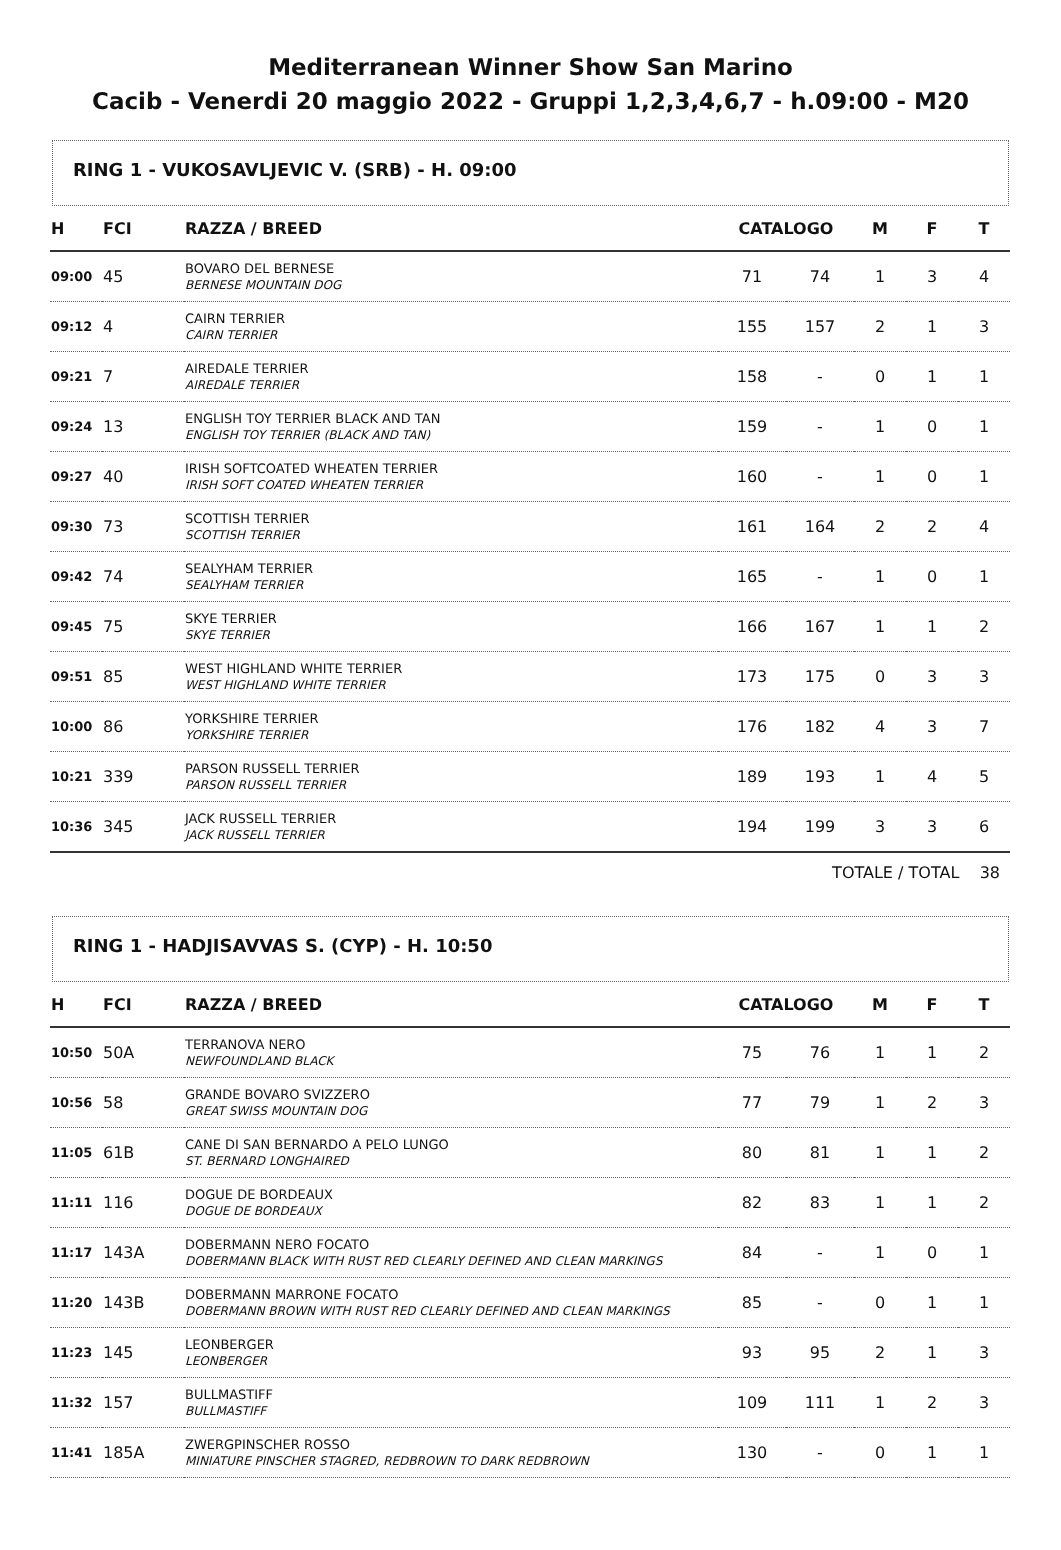Mediterranean Winner Show San Marino
Cacib - Venerdi 20 maggio 2022 - Gruppi 1,2,3,4,6,7 - h.09:00 - M20
RING 1 - VUKOSAVLJEVIC V. (SRB) - H. 09:00
| H | FCI | RAZZA / BREED | CATALOGO | | M | F | T |
| --- | --- | --- | --- | --- | --- | --- | --- |
| 09:00 | 45 | BOVARO DEL BERNESE BERNESE MOUNTAIN DOG | 71 | 74 | 1 | 3 | 4 |
| 09:12 | 4 | CAIRN TERRIER CAIRN TERRIER | 155 | 157 | 2 | 1 | 3 |
| 09:21 | 7 | AIREDALE TERRIER AIREDALE TERRIER | 158 | - | 0 | 1 | 1 |
| 09:24 | 13 | ENGLISH TOY TERRIER BLACK AND TAN ENGLISH TOY TERRIER (BLACK AND TAN) | 159 | - | 1 | 0 | 1 |
| 09:27 | 40 | IRISH SOFTCOATED WHEATEN TERRIER IRISH SOFT COATED WHEATEN TERRIER | 160 | - | 1 | 0 | 1 |
| 09:30 | 73 | SCOTTISH TERRIER SCOTTISH TERRIER | 161 | 164 | 2 | 2 | 4 |
| 09:42 | 74 | SEALYHAM TERRIER SEALYHAM TERRIER | 165 | - | 1 | 0 | 1 |
| 09:45 | 75 | SKYE TERRIER SKYE TERRIER | 166 | 167 | 1 | 1 | 2 |
| 09:51 | 85 | WEST HIGHLAND WHITE TERRIER WEST HIGHLAND WHITE TERRIER | 173 | 175 | 0 | 3 | 3 |
| 10:00 | 86 | YORKSHIRE TERRIER YORKSHIRE TERRIER | 176 | 182 | 4 | 3 | 7 |
| 10:21 | 339 | PARSON RUSSELL TERRIER PARSON RUSSELL TERRIER | 189 | 193 | 1 | 4 | 5 |
| 10:36 | 345 | JACK RUSSELL TERRIER JACK RUSSELL TERRIER | 194 | 199 | 3 | 3 | 6 |
TOTALE / TOTAL 38
RING 1 - HADJISAVVAS S. (CYP) - H. 10:50
| H | FCI | RAZZA / BREED | CATALOGO | | M | F | T |
| --- | --- | --- | --- | --- | --- | --- | --- |
| 10:50 | 50A | TERRANOVA NERO NEWFOUNDLAND BLACK | 75 | 76 | 1 | 1 | 2 |
| 10:56 | 58 | GRANDE BOVARO SVIZZERO GREAT SWISS MOUNTAIN DOG | 77 | 79 | 1 | 2 | 3 |
| 11:05 | 61B | CANE DI SAN BERNARDO A PELO LUNGO ST. BERNARD LONGHAIRED | 80 | 81 | 1 | 1 | 2 |
| 11:11 | 116 | DOGUE DE BORDEAUX DOGUE DE BORDEAUX | 82 | 83 | 1 | 1 | 2 |
| 11:17 | 143A | DOBERMANN NERO FOCATO DOBERMANN BLACK WITH RUST RED CLEARLY DEFINED AND CLEAN MARKINGS | 84 | - | 1 | 0 | 1 |
| 11:20 | 143B | DOBERMANN MARRONE FOCATO DOBERMANN BROWN WITH RUST RED CLEARLY DEFINED AND CLEAN MARKINGS | 85 | - | 0 | 1 | 1 |
| 11:23 | 145 | LEONBERGER LEONBERGER | 93 | 95 | 2 | 1 | 3 |
| 11:32 | 157 | BULLMASTIFF BULLMASTIFF | 109 | 111 | 1 | 2 | 3 |
| 11:41 | 185A | ZWERGPINSCHER ROSSO MINIATURE PINSCHER STAGRED, REDBROWN TO DARK REDBROWN | 130 | - | 0 | 1 | 1 |